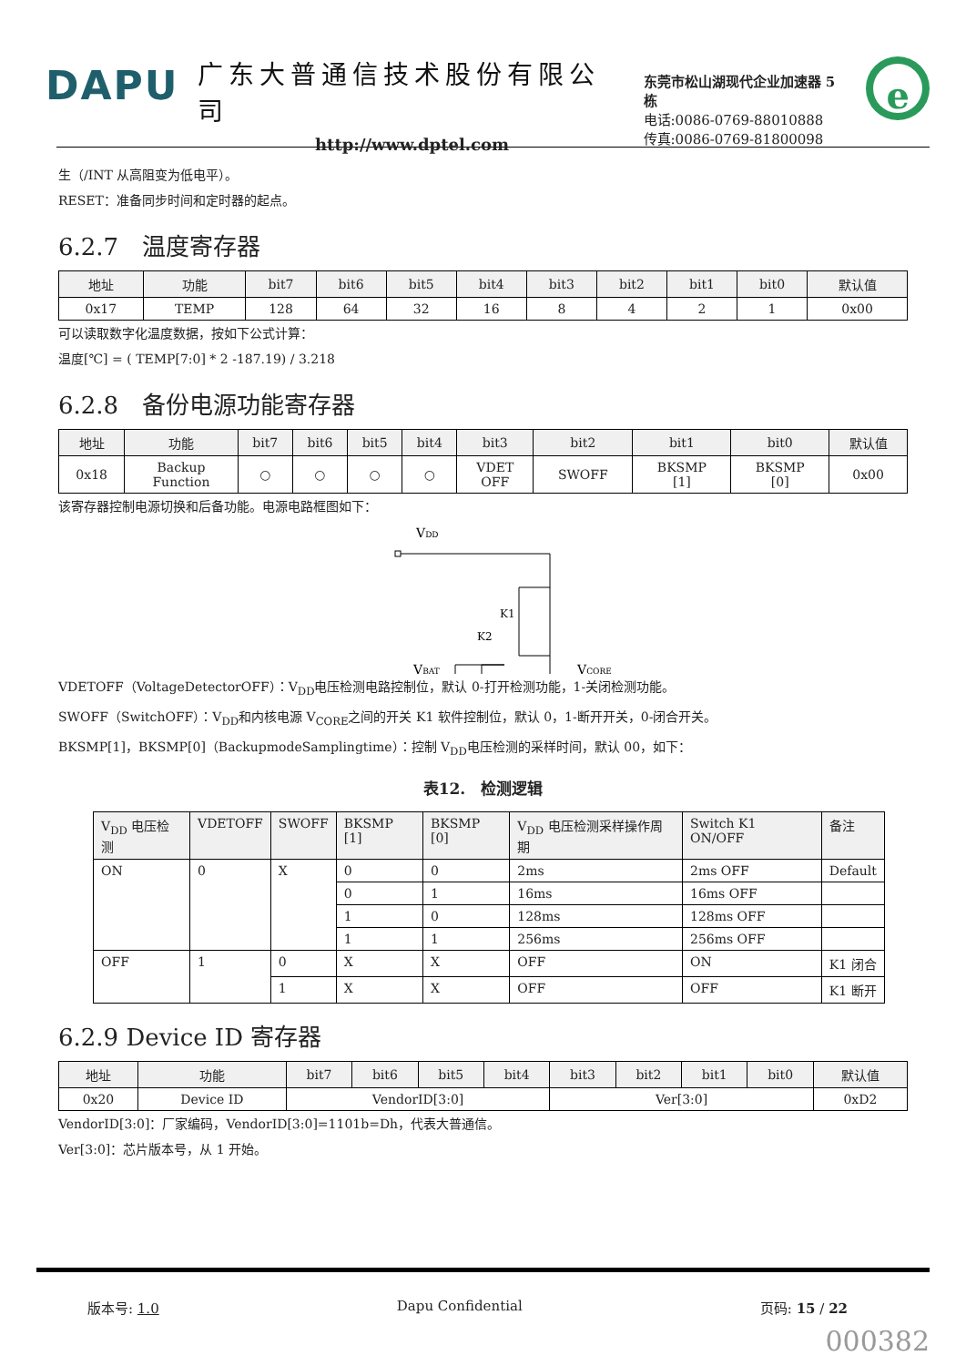DAPU
广东大普通信技术股份有限公司
http://www.dptel.com
东莞市松山湖现代企业加速器 5 栋
电话:0086-0769-88010888
传真:0086-0769-81800098
e
生（/INT 从高阻变为低电平）。
RESET：准备同步时间和定时器的起点。
6.2.7　温度寄存器
| 地址 | 功能 | bit7 | bit6 | bit5 | bit4 | bit3 | bit2 | bit1 | bit0 | 默认值 |
| --- | --- | --- | --- | --- | --- | --- | --- | --- | --- | --- |
| 0x17 | TEMP | 128 | 64 | 32 | 16 | 8 | 4 | 2 | 1 | 0x00 |
可以读取数字化温度数据，按如下公式计算：
温度[℃] = ( TEMP[7:0] * 2 -187.19) / 3.218
6.2.8　备份电源功能寄存器
| 地址 | 功能 | bit7 | bit6 | bit5 | bit4 | bit3 | bit2 | bit1 | bit0 | 默认值 |
| --- | --- | --- | --- | --- | --- | --- | --- | --- | --- | --- |
| 0x18 | Backup Function | ○ | ○ | ○ | ○ | VDET OFF | SWOFF | BKSMP [1] | BKSMP [0] | 0x00 |
该寄存器控制电源切换和后备功能。电源电路框图如下：
VDD
K1
K2
VBAT
VCORE
VDETOFF（VoltageDetectorOFF）：V<sub>DD</sub>电压检测电路控制位，默认 0-打开检测功能，1-关闭检测功能。
SWOFF（SwitchOFF）：V<sub>DD</sub>和内核电源 V<sub>CORE</sub>之间的开关 K1 软件控制位，默认 0，1-断开开关，0-闭合开关。
BKSMP[1]，BKSMP[0]（BackupmodeSamplingtime）：控制 V<sub>DD</sub>电压检测的采样时间，默认 00，如下：
表12.　检测逻辑
| V<sub>DD</sub> 电压检测 | VDETOFF | SWOFF | BKSMP [1] | BKSMP [0] | V<sub>DD</sub> 电压检测采样操作周期 | Switch K1 ON/OFF | 备注 |
| --- | --- | --- | --- | --- | --- | --- | --- |
| ON | 0 | X | 0 | 0 | 2ms | 2ms OFF | Default |
| | | | 0 | 1 | 16ms | 16ms OFF | |
| | | | 1 | 0 | 128ms | 128ms OFF | |
| | | | 1 | 1 | 256ms | 256ms OFF | |
| OFF | 1 | 0 | X | X | OFF | ON | K1 闭合 |
| | | 1 | X | X | OFF | OFF | K1 断开 |
6.2.9 Device ID 寄存器
| 地址 | 功能 | bit7 | bit6 | bit5 | bit4 | bit3 | bit2 | bit1 | bit0 | 默认值 |
| --- | --- | --- | --- | --- | --- | --- | --- | --- | --- | --- |
| 0x20 | Device ID | VendorID[3:0] | | | | Ver[3:0] | | | | 0xD2 |
VendorID[3:0]：厂家编码，VendorID[3:0]=1101b=Dh，代表大普通信。
Ver[3:0]：芯片版本号，从 1 开始。
版本号: 1.0 Dapu Confidential 页码: 15 / 22
000382